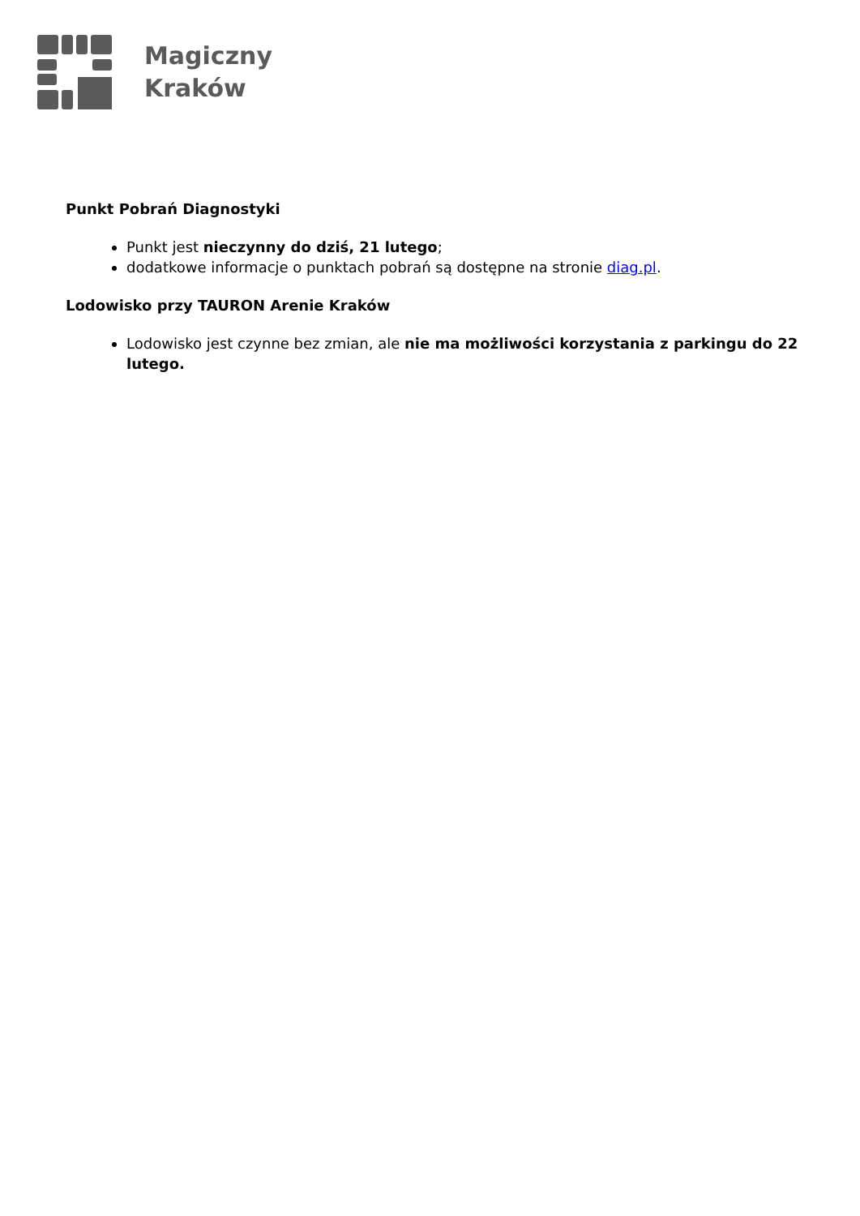Magiczny
Kraków
Punkt Pobrań Diagnostyki
Punkt jest nieczynny do dziś, 21 lutego;
dodatkowe informacje o punktach pobrań są dostępne na stronie diag.pl.
Lodowisko przy TAURON Arenie Kraków
Lodowisko jest czynne bez zmian, ale nie ma możliwości korzystania z parkingu do 22 lutego.